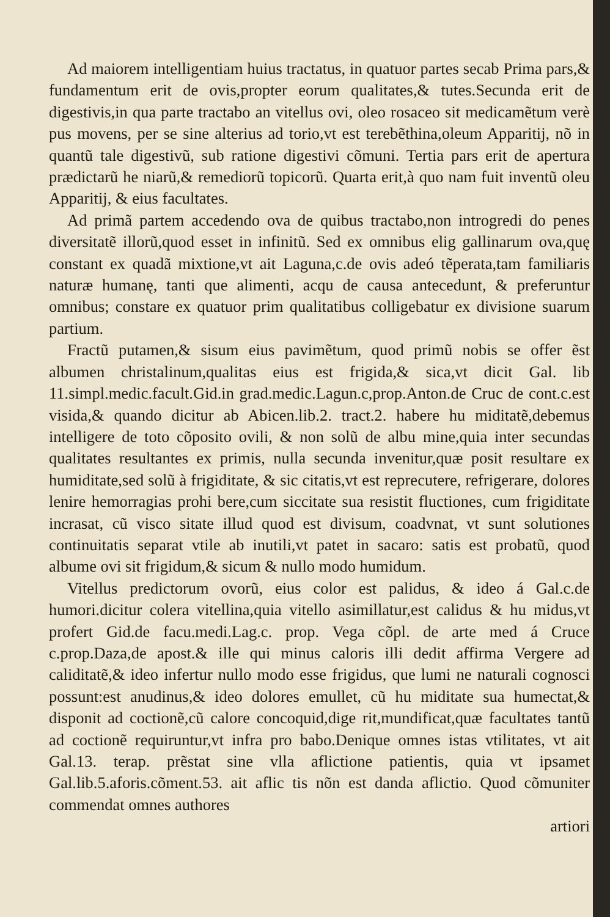Ad maiorem intelligentiam huius tractatus, in quatuor partes secab Prima pars,& fundamentum erit de ovis,propter eorum qualitates,& tutes.Secunda erit de digestivis,in qua parte tractabo an vitellus ovi, oleo rosaceo sit medicamẽtum verè pus movens, per se sine alterius ad torio,vt est terebẽthina,oleum Apparitij, nõ in quantũ tale digestivũ, sub ratione digestivi cõmuni. Tertia pars erit de apertura prædictarũ he niarũ,& remediorũ topicorũ. Quarta erit,à quo nam fuit inventũ oleu Apparitij, & eius facultates.
Ad primã partem accedendo ova de quibus tractabo,non introgredi do penes diversitatẽ illorũ,quod esset in infinitũ. Sed ex omnibus elig gallinarum ova,quę constant ex quadã mixtione,vt ait Laguna,c.de ovis adeó tẽperata,tam familiaris naturæ humanę, tanti que alimenti, acqu de causa antecedunt, & preferuntur omnibus; constare ex quatuor prim qualitatibus colligebatur ex divisione suarum partium.
Fractũ putamen,& sisum eius pavimẽtum, quod primũ nobis se offer ẽst albumen christalinum,qualitas eius est frigida,& sica,vt dicit Gal. lib 11.simpl.medic.facult.Gid.in grad.medic.Lagun.c,prop.Anton.de Cruc de cont.c.est visida,& quando dicitur ab Abicen.lib.2. tract.2. habere hu miditatẽ,debemus intelligere de toto cõposito ovili, & non solũ de albu mine,quia inter secundas qualitates resultantes ex primis, nulla secunda invenitur,quæ posit resultare ex humiditate,sed solũ à frigiditate, & sic citatis,vt est reprecutere, refrigerare, dolores lenire hemorragias prohi bere,cum siccitate sua resistit fluctiones, cum frigiditate incrasat, cũ visco sitate illud quod est divisum, coadvnat, vt sunt solutiones continuitatis separat vtile ab inutili,vt patet in sacaro: satis est probatũ, quod albume ovi sit frigidum,& sicum & nullo modo humidum.
Vitellus predictorum ovorũ, eius color est palidus, & ideo á Gal.c.de humori.dicitur colera vitellina,quia vitello asimillatur,est calidus & hu midus,vt profert Gid.de facu.medi.Lag.c. prop. Vega cõpl. de arte med á Cruce c.prop.Daza,de apost.& ille qui minus caloris illi dedit affirma Vergere ad caliditatẽ,& ideo infertur nullo modo esse frigidus, que lumi ne naturali cognosci possunt:est anudinus,& ideo dolores emullet, cũ hu miditate sua humectat,& disponit ad coctionẽ,cũ calore concoquid,dige rit,mundificat,quæ facultates tantũ ad coctionẽ requiruntur,vt infra pro babo.Denique omnes istas vtilitates, vt ait Gal.13. terap. prẽstat sine vlla aflictione patientis, quia vt ipsamet Gal.lib.5.aforis.cõment.53. ait aflic tis nõn est danda aflictio. Quod cõmuniter commendat omnes authores
artiori